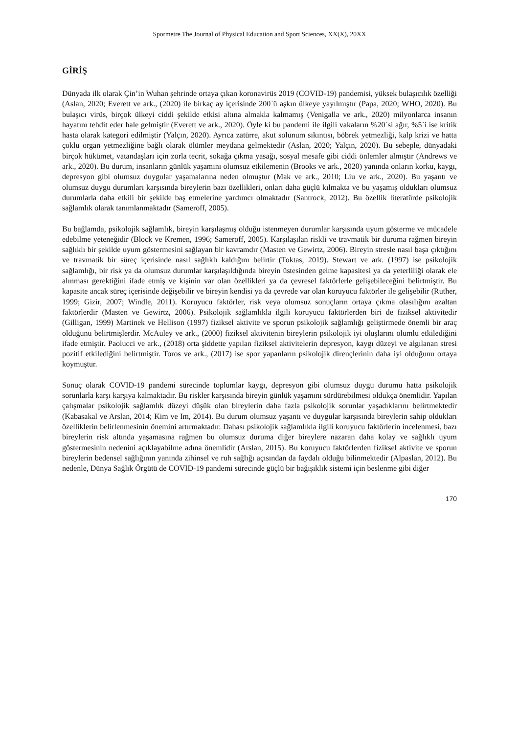Spormetre The Journal of Physical Education and Sport Sciences, XX(X), 20XX
GİRİŞ
Dünyada ilk olarak Çin’in Wuhan şehrinde ortaya çıkan koronavirüs 2019 (COVID-19) pandemisi, yüksek bulaşıcılık özelliği (Aslan, 2020; Everett ve ark., (2020) ile birkaç ay içerisinde 200`ü aşkın ülkeye yayılmıştır (Papa, 2020; WHO, 2020). Bu bulaşıcı virüs, birçok ülkeyi ciddi şekilde etkisi altına almakla kalmamış (Venigalla ve ark., 2020) milyonlarca insanın hayatını tehdit eder hale gelmiştir (Everett ve ark., 2020). Öyle ki bu pandemi ile ilgili vakaların %20`si ağır, %5`i ise kritik hasta olarak kategori edilmiştir (Yalçın, 2020). Ayrıca zatürre, akut solunum sıkıntısı, böbrek yetmezliği, kalp krizi ve hatta çoklu organ yetmezliğine bağlı olarak ölümler meydana gelmektedir (Aslan, 2020; Yalçın, 2020). Bu sebeple, dünyadaki birçok hükümet, vatandaşları için zorla tecrit, sokağa çıkma yasağı, sosyal mesafe gibi ciddi önlemler almıştır (Andrews ve ark., 2020). Bu durum, insanların günlük yaşamını olumsuz etkilemenin (Brooks ve ark., 2020) yanında onların korku, kaygı, depresyon gibi olumsuz duygular yaşamalarına neden olmuştur (Mak ve ark., 2010; Liu ve ark., 2020). Bu yaşantı ve olumsuz duygu durumları karşısında bireylerin bazı özellikleri, onları daha güçlü kılmakta ve bu yaşamış oldukları olumsuz durumlarla daha etkili bir şekilde baş etmelerine yardımcı olmaktadır (Santrock, 2012). Bu özellik literatürde psikolojik sağlamlık olarak tanımlanmaktadır (Sameroff, 2005).
Bu bağlamda, psikolojik sağlamlık, bireyin karşılaşmış olduğu istenmeyen durumlar karşısında uyum gösterme ve mücadele edebilme yeteneğidir (Block ve Kremen, 1996; Sameroff, 2005). Karşılaşılan riskli ve travmatik bir duruma rağmen bireyin sağlıklı bir şekilde uyum göstermesini sağlayan bir kavramdır (Masten ve Gewirtz, 2006). Bireyin stresle nasıl başa çıktığını ve travmatik bir süreç içerisinde nasıl sağlıklı kaldığını belirtir (Toktas, 2019). Stewart ve ark. (1997) ise psikolojik sağlamlığı, bir risk ya da olumsuz durumlar karşılaşıldığında bireyin üstesinden gelme kapasitesi ya da yeterliliği olarak ele alınması gerektiğini ifade etmiş ve kişinin var olan özellikleri ya da çevresel faktörlerle gelişebileceğini belirtmiştir. Bu kapasite ancak süreç içerisinde değişebilir ve bireyin kendisi ya da çevrede var olan koruyucu faktörler ile gelişebilir (Ruther, 1999; Gizir, 2007; Windle, 2011). Koruyucu faktörler, risk veya olumsuz sonuçların ortaya çıkma olasılığını azaltan faktörlerdir (Masten ve Gewirtz, 2006). Psikolojik sağlamlıkla ilgili koruyucu faktörlerden biri de fiziksel aktivitedir (Gilligan, 1999) Martinek ve Hellison (1997) fiziksel aktivite ve sporun psikolojik sağlamlığı geliştirmede önemli bir araç olduğunu belirtmişlerdir. McAuley ve ark., (2000) fiziksel aktivitenin bireylerin psikolojik iyi oluşlarını olumlu etkilediğini ifade etmiştir. Paolucci ve ark., (2018) orta şiddette yapılan fiziksel aktivitelerin depresyon, kaygı düzeyi ve algılanan stresi pozitif etkilediğini belirtmiştir. Toros ve ark., (2017) ise spor yapanların psikolojik dirençlerinin daha iyi olduğunu ortaya koymuştur.
Sonuç olarak COVID-19 pandemi sürecinde toplumlar kaygı, depresyon gibi olumsuz duygu durumu hatta psikolojik sorunlarla karşı karşıya kalmaktadır. Bu riskler karşısında bireyin günlük yaşamını sürdürebilmesi oldukça önemlidir. Yapılan çalışmalar psikolojik sağlamlık düzeyi düşük olan bireylerin daha fazla psikolojik sorunlar yaşadıklarını belirtmektedir (Kabasakal ve Arslan, 2014; Kim ve Im, 2014). Bu durum olumsuz yaşantı ve duygular karşısında bireylerin sahip oldukları özelliklerin belirlenmesinin önemini artırmaktadır. Dahası psikolojik sağlamlıkla ilgili koruyucu faktörlerin incelenmesi, bazı bireylerin risk altında yaşamasına rağmen bu olumsuz duruma diğer bireylere nazaran daha kolay ve sağlıklı uyum göstermesinin nedenini açıklayabilme adına önemlidir (Arslan, 2015). Bu koruyucu faktörlerden fiziksel aktivite ve sporun bireylerin bedensel sağlığının yanında zihinsel ve ruh sağlığı açısından da faydalı olduğu bilinmektedir (Alpaslan, 2012). Bu nedenle, Dünya Sağlık Örgütü de COVID-19 pandemi sürecinde güçlü bir bağışıklık sistemi için beslenme gibi diğer
170